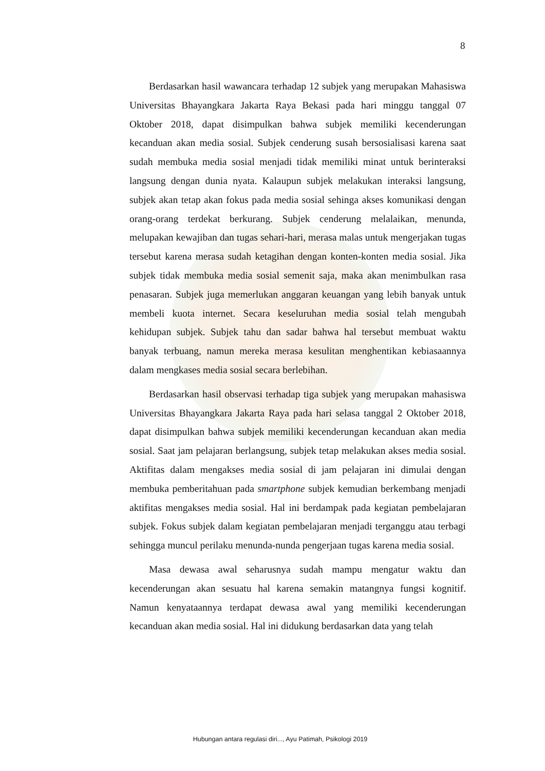8
Berdasarkan hasil wawancara terhadap 12 subjek yang merupakan Mahasiswa Universitas Bhayangkara Jakarta Raya Bekasi pada hari minggu tanggal 07 Oktober 2018, dapat disimpulkan bahwa subjek memiliki kecenderungan kecanduan akan media sosial. Subjek cenderung susah bersosialisasi karena saat sudah membuka media sosial menjadi tidak memiliki minat untuk berinteraksi langsung dengan dunia nyata. Kalaupun subjek melakukan interaksi langsung, subjek akan tetap akan fokus pada media sosial sehinga akses komunikasi dengan orang-orang terdekat berkurang. Subjek cenderung melalaikan, menunda, melupakan kewajiban dan tugas sehari-hari, merasa malas untuk mengerjakan tugas tersebut karena merasa sudah ketagihan dengan konten-konten media sosial. Jika subjek tidak membuka media sosial semenit saja, maka akan menimbulkan rasa penasaran. Subjek juga memerlukan anggaran keuangan yang lebih banyak untuk membeli kuota internet. Secara keseluruhan media sosial telah mengubah kehidupan subjek. Subjek tahu dan sadar bahwa hal tersebut membuat waktu banyak terbuang, namun mereka merasa kesulitan menghentikan kebiasaannya dalam mengkases media sosial secara berlebihan.
Berdasarkan hasil observasi terhadap tiga subjek yang merupakan mahasiswa Universitas Bhayangkara Jakarta Raya pada hari selasa tanggal 2 Oktober 2018, dapat disimpulkan bahwa subjek memiliki kecenderungan kecanduan akan media sosial. Saat jam pelajaran berlangsung, subjek tetap melakukan akses media sosial. Aktifitas dalam mengakses media sosial di jam pelajaran ini dimulai dengan membuka pemberitahuan pada smartphone subjek kemudian berkembang menjadi aktifitas mengakses media sosial. Hal ini berdampak pada kegiatan pembelajaran subjek. Fokus subjek dalam kegiatan pembelajaran menjadi terganggu atau terbagi sehingga muncul perilaku menunda-nunda pengerjaan tugas karena media sosial.
Masa dewasa awal seharusnya sudah mampu mengatur waktu dan kecenderungan akan sesuatu hal karena semakin matangnya fungsi kognitif. Namun kenyataannya terdapat dewasa awal yang memiliki kecenderungan kecanduan akan media sosial. Hal ini didukung berdasarkan data yang telah
Hubungan antara regulasi diri..., Ayu Patimah, Psikologi 2019